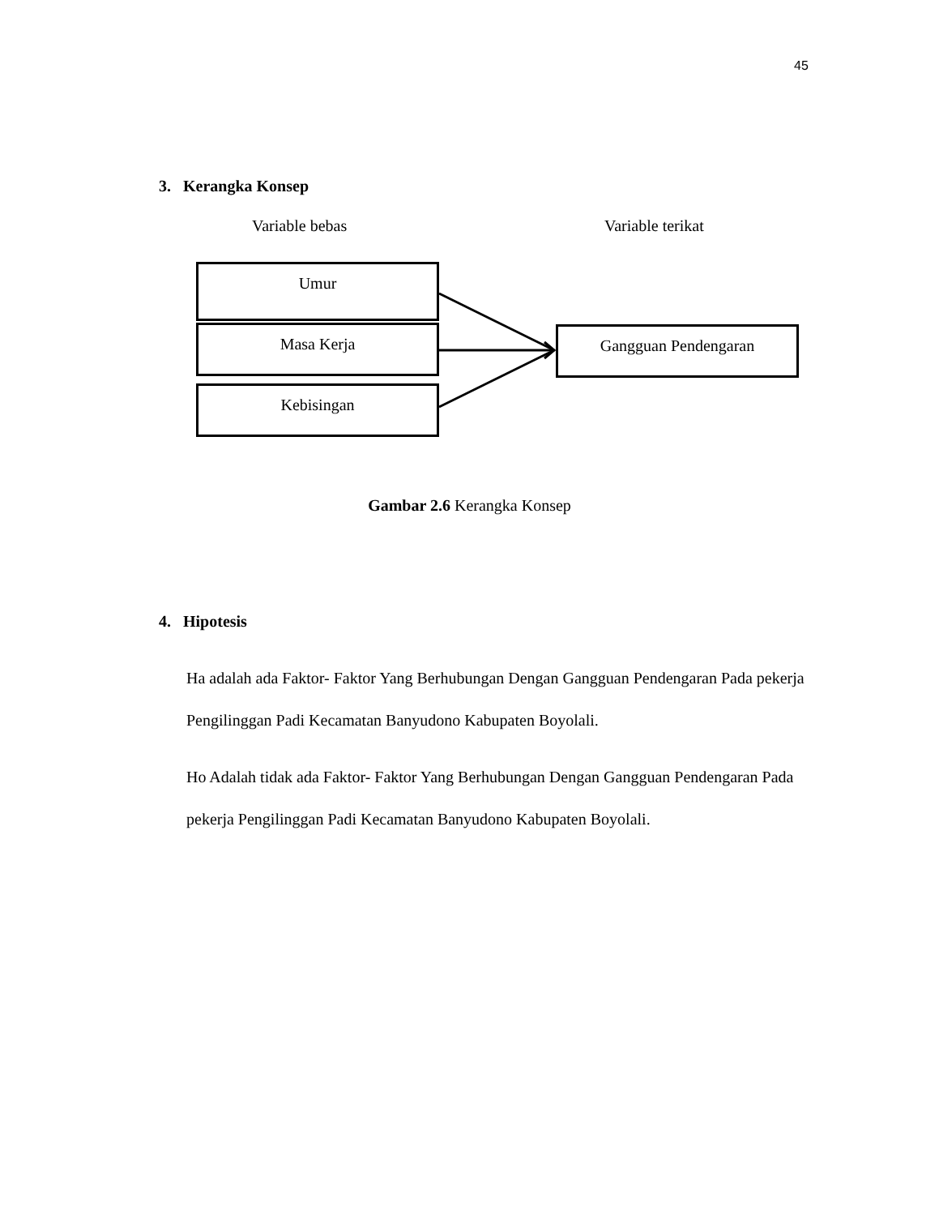45
3. Kerangka Konsep
Variable bebas Variable terikat
Umur
Masa Kerja
Kebisingan
Gangguan Pendengaran
Gambar 2.6 Kerangka Konsep
4. Hipotesis
Ha adalah ada Faktor- Faktor Yang Berhubungan Dengan Gangguan Pendengaran Pada pekerja Pengilinggan Padi Kecamatan Banyudono Kabupaten Boyolali.
Ho Adalah tidak ada Faktor- Faktor Yang Berhubungan Dengan Gangguan Pendengaran Pada pekerja Pengilinggan Padi Kecamatan Banyudono Kabupaten Boyolali.